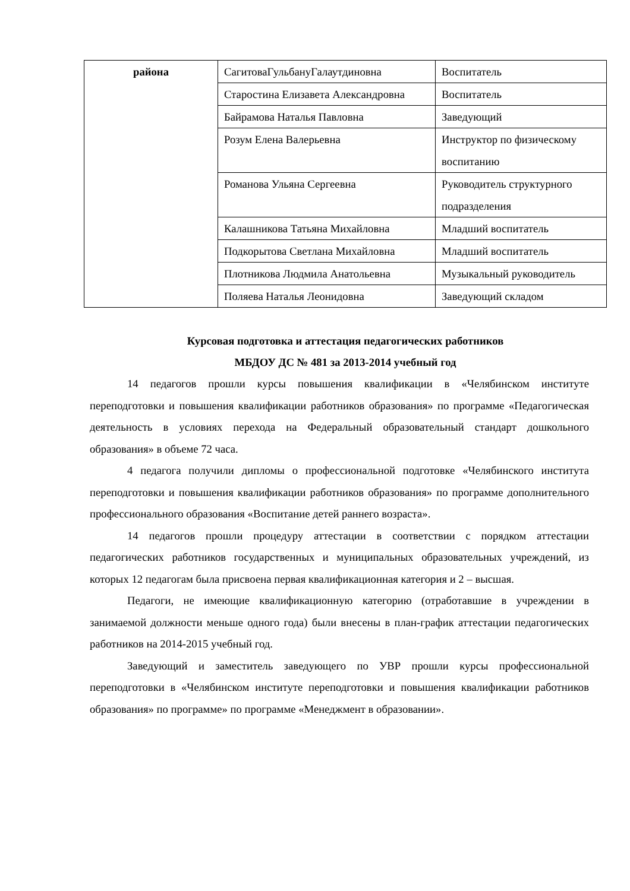| района | СагитоваГульбануГалаутдиновна | Воспитатель |
| | Старостина Елизавета Александровна | Воспитатель |
| | Байрамова Наталья Павловна | Заведующий |
| | Розум Елена Валерьевна | Инструктор по физическому воспитанию |
| | Романова Ульяна Сергеевна | Руководитель структурного подразделения |
| | Калашникова Татьяна Михайловна | Младший воспитатель |
| | Подкорытова Светлана Михайловна | Младший воспитатель |
| | Плотникова Людмила Анатольевна | Музыкальный руководитель |
| | Поляева Наталья Леонидовна | Заведующий складом |
Курсовая подготовка и аттестация педагогических работников
МБДОУ ДС № 481 за 2013-2014 учебный год
14 педагогов прошли курсы повышения квалификации в «Челябинском институте переподготовки и повышения квалификации работников образования» по программе «Педагогическая деятельность в условиях перехода на Федеральный образовательный стандарт дошкольного образования» в объеме 72 часа.
4 педагога получили дипломы о профессиональной подготовке «Челябинского института переподготовки и повышения квалификации работников образования» по программе дополнительного профессионального образования «Воспитание детей раннего возраста».
14 педагогов прошли процедуру аттестации в соответствии с порядком аттестации педагогических работников государственных и муниципальных образовательных учреждений, из которых 12 педагогам была присвоена первая квалификационная категория и 2 – высшая.
Педагоги, не имеющие квалификационную категорию (отработавшие в учреждении в занимаемой должности меньше одного года) были внесены в план-график аттестации педагогических работников на 2014-2015 учебный год.
Заведующий и заместитель заведующего по УВР прошли курсы профессиональной переподготовки в «Челябинском институте переподготовки и повышения квалификации работников образования» по программе» по программе «Менеджмент в образовании».